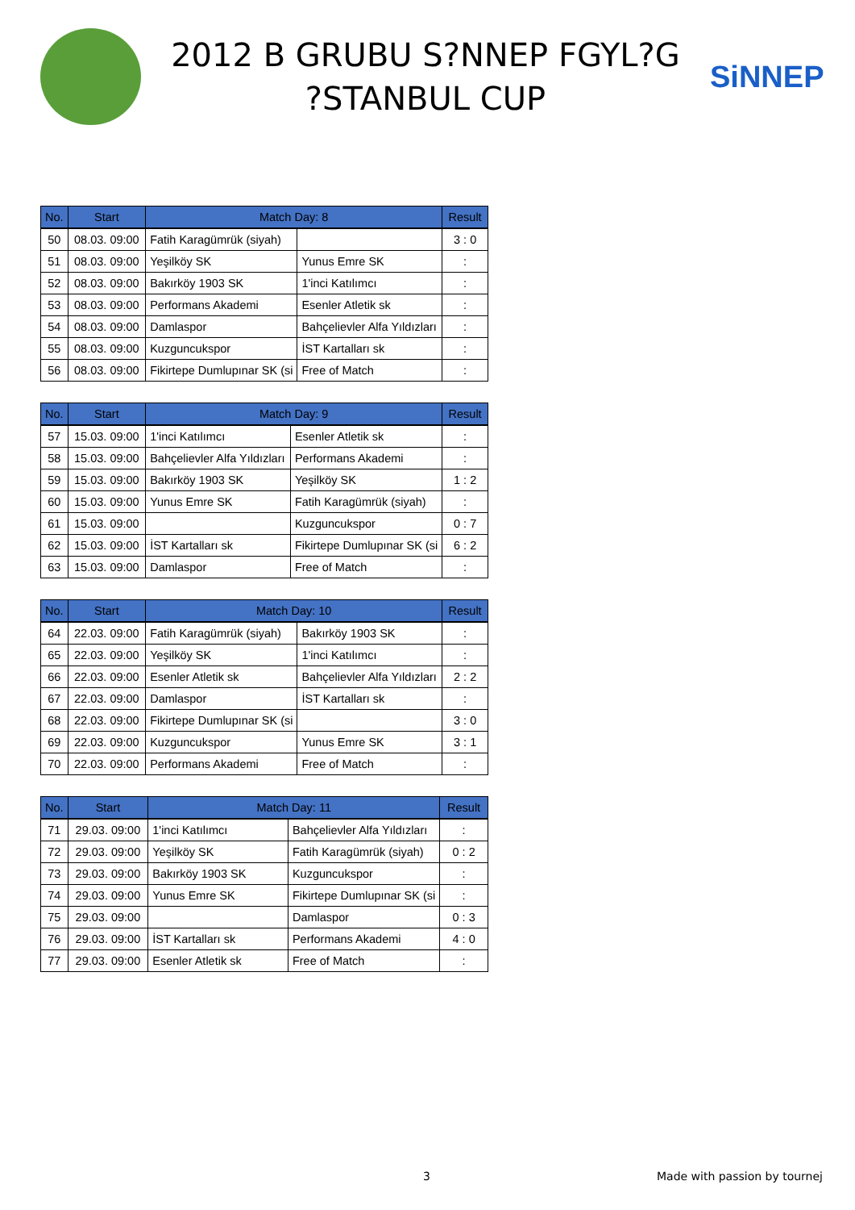2012 B GRUBU S?NNEP FGYL?G
?STANBUL CUP
SiNNEP
| No. | Start | Match Day: 8 | | Result |
| --- | --- | --- | --- | --- |
| 50 | 08.03. 09:00 | Fatih Karagümrük (siyah) | | 3 : 0 |
| 51 | 08.03. 09:00 | Yeşilköy SK | Yunus Emre SK | : |
| 52 | 08.03. 09:00 | Bakırköy 1903 SK | 1'inci Katılımcı | : |
| 53 | 08.03. 09:00 | Performans Akademi | Esenler Atletik sk | : |
| 54 | 08.03. 09:00 | Damlaspor | Bahçelievler Alfa Yıldızları | : |
| 55 | 08.03. 09:00 | Kuzguncukspor | İST Kartalları sk | : |
| 56 | 08.03. 09:00 | Fikirtepe Dumlupınar SK (si | Free of Match | : |
| No. | Start | Match Day: 9 | | Result |
| --- | --- | --- | --- | --- |
| 57 | 15.03. 09:00 | 1'inci Katılımcı | Esenler Atletik sk | : |
| 58 | 15.03. 09:00 | Bahçelievler Alfa Yıldızları | Performans Akademi | : |
| 59 | 15.03. 09:00 | Bakırköy 1903 SK | Yeşilköy SK | 1 : 2 |
| 60 | 15.03. 09:00 | Yunus Emre SK | Fatih Karagümrük (siyah) | : |
| 61 | 15.03. 09:00 | | Kuzguncukspor | 0 : 7 |
| 62 | 15.03. 09:00 | İST Kartalları sk | Fikirtepe Dumlupınar SK (si | 6 : 2 |
| 63 | 15.03. 09:00 | Damlaspor | Free of Match | : |
| No. | Start | Match Day: 10 | | Result |
| --- | --- | --- | --- | --- |
| 64 | 22.03. 09:00 | Fatih Karagümrük (siyah) | Bakırköy 1903 SK | : |
| 65 | 22.03. 09:00 | Yeşilköy SK | 1'inci Katılımcı | : |
| 66 | 22.03. 09:00 | Esenler Atletik sk | Bahçelievler Alfa Yıldızları | 2 : 2 |
| 67 | 22.03. 09:00 | Damlaspor | İST Kartalları sk | : |
| 68 | 22.03. 09:00 | Fikirtepe Dumlupınar SK (si | | 3 : 0 |
| 69 | 22.03. 09:00 | Kuzguncukspor | Yunus Emre SK | 3 : 1 |
| 70 | 22.03. 09:00 | Performans Akademi | Free of Match | : |
| No. | Start | Match Day: 11 | | Result |
| --- | --- | --- | --- | --- |
| 71 | 29.03. 09:00 | 1'inci Katılımcı | Bahçelievler Alfa Yıldızları | : |
| 72 | 29.03. 09:00 | Yeşilköy SK | Fatih Karagümrük (siyah) | 0 : 2 |
| 73 | 29.03. 09:00 | Bakırköy 1903 SK | Kuzguncukspor | : |
| 74 | 29.03. 09:00 | Yunus Emre SK | Fikirtepe Dumlupınar SK (si | : |
| 75 | 29.03. 09:00 | | Damlaspor | 0 : 3 |
| 76 | 29.03. 09:00 | İST Kartalları sk | Performans Akademi | 4 : 0 |
| 77 | 29.03. 09:00 | Esenler Atletik sk | Free of Match | : |
3 Made with passion by tournej